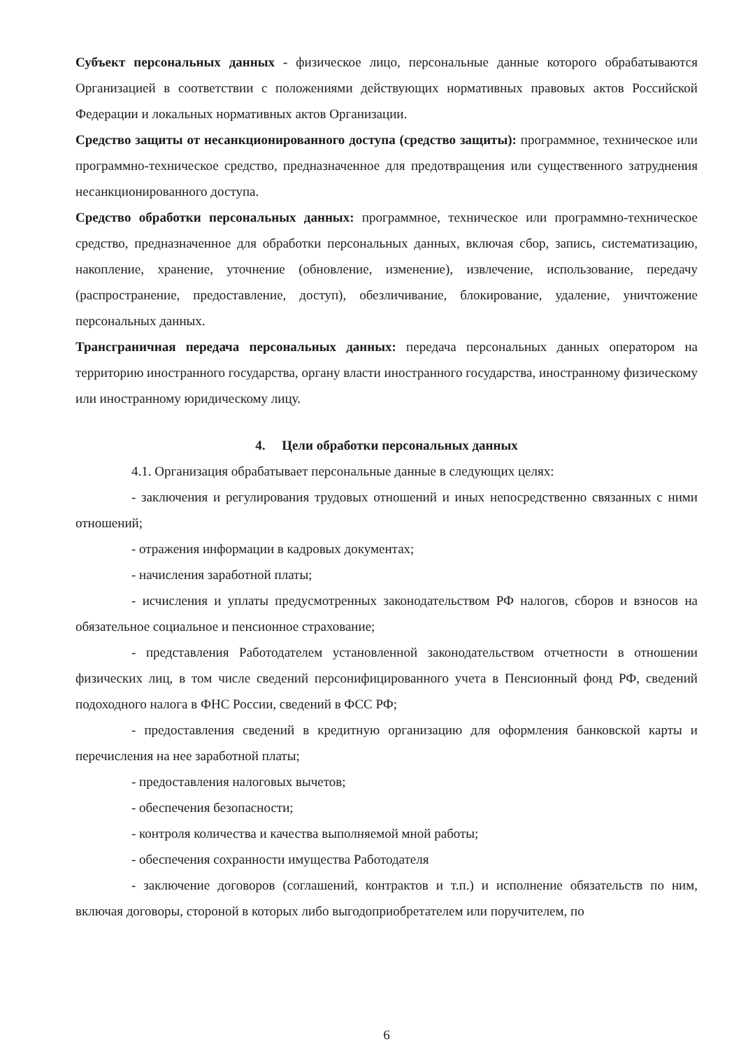Субъект персональных данных - физическое лицо, персональные данные которого обрабатываются Организацией в соответствии с положениями действующих нормативных правовых актов Российской Федерации и локальных нормативных актов Организации.
Средство защиты от несанкционированного доступа (средство защиты): программное, техническое или программно-техническое средство, предназначенное для предотвращения или существенного затруднения несанкционированного доступа.
Средство обработки персональных данных: программное, техническое или программно-техническое средство, предназначенное для обработки персональных данных, включая сбор, запись, систематизацию, накопление, хранение, уточнение (обновление, изменение), извлечение, использование, передачу (распространение, предоставление, доступ), обезличивание, блокирование, удаление, уничтожение персональных данных.
Трансграничная передача персональных данных: передача персональных данных оператором на территорию иностранного государства, органу власти иностранного государства, иностранному физическому или иностранному юридическому лицу.
4. Цели обработки персональных данных
4.1. Организация обрабатывает персональные данные в следующих целях:
- заключения и регулирования трудовых отношений и иных непосредственно связанных с ними отношений;
- отражения информации в кадровых документах;
- начисления заработной платы;
- исчисления и уплаты предусмотренных законодательством РФ налогов, сборов и взносов на обязательное социальное и пенсионное страхование;
- представления Работодателем установленной законодательством отчетности в отношении физических лиц, в том числе сведений персонифицированного учета в Пенсионный фонд РФ, сведений подоходного налога в ФНС России, сведений в ФСС РФ;
- предоставления сведений в кредитную организацию для оформления банковской карты и перечисления на нее заработной платы;
- предоставления налоговых вычетов;
- обеспечения безопасности;
- контроля количества и качества выполняемой мной работы;
- обеспечения сохранности имущества Работодателя
- заключение договоров (соглашений, контрактов и т.п.) и исполнение обязательств по ним, включая договоры, стороной в которых либо выгодоприобретателем или поручителем, по
6